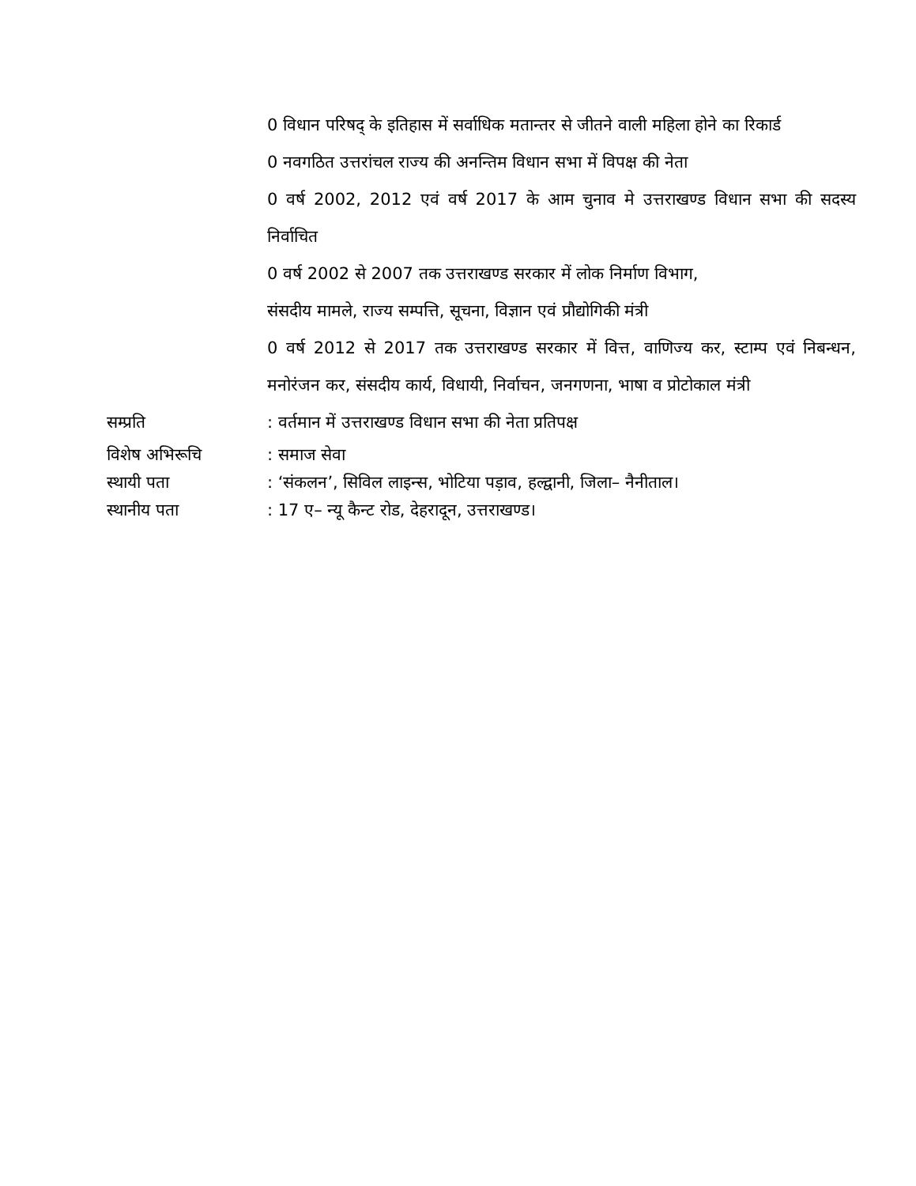0 विधान परिषद् के इतिहास में सर्वाधिक मतान्तर से जीतने वाली महिला होने का रिकार्ड
0 नवगठित उत्तरांचल राज्य की अनन्तिम विधान सभा में विपक्ष की नेता
0 वर्ष 2002, 2012 एवं वर्ष 2017 के आम चुनाव मे उत्तराखण्ड विधान सभा की सदस्य निर्वाचित
0 वर्ष 2002 से 2007 तक उत्तराखण्ड सरकार में लोक निर्माण विभाग,
संसदीय मामले, राज्य सम्पत्ति, सूचना, विज्ञान एवं प्रौद्योगिकी मंत्री
0 वर्ष 2012 से 2017 तक उत्तराखण्ड सरकार में वित्त, वाणिज्य कर, स्टाम्प एवं निबन्धन, मनोरंजन कर, संसदीय कार्य, विधायी, निर्वाचन, जनगणना, भाषा व प्रोटोकाल मंत्री
सम्प्रति : वर्तमान में उत्तराखण्ड विधान सभा की नेता प्रतिपक्ष
विशेष अभिरूचि : समाज सेवा
स्थायी पता : ‘संकलन’, सिविल लाइन्स, भोटिया पड़ाव, हल्द्वानी, जिला– नैनीताल।
स्थानीय पता : 17 ए– न्यू कैन्ट रोड, देहरादून, उत्तराखण्ड।